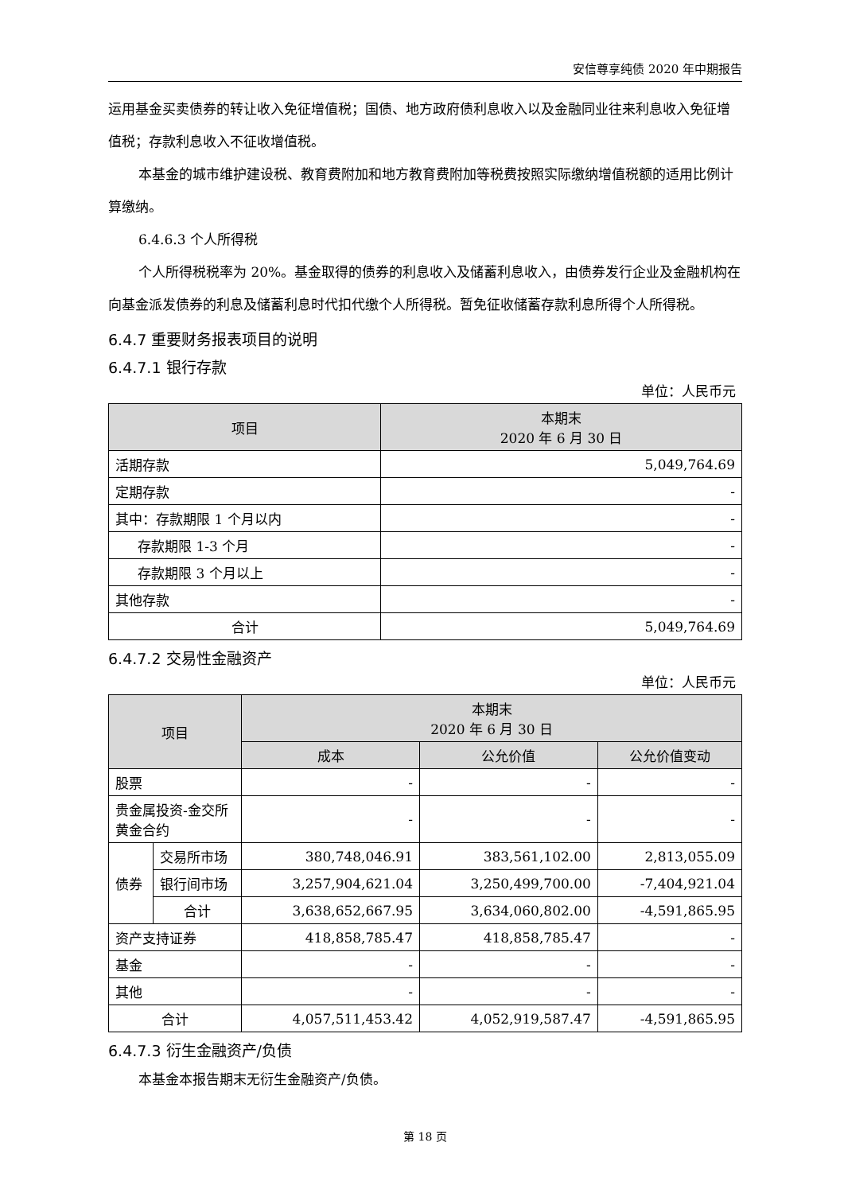安信尊享纯债 2020 年中期报告
运用基金买卖债券的转让收入免征增值税；国债、地方政府债利息收入以及金融同业往来利息收入免征增值税；存款利息收入不征收增值税。
本基金的城市维护建设税、教育费附加和地方教育费附加等税费按照实际缴纳增值税额的适用比例计算缴纳。
6.4.6.3 个人所得税
个人所得税税率为 20%。基金取得的债券的利息收入及储蓄利息收入，由债券发行企业及金融机构在向基金派发债券的利息及储蓄利息时代扣代缴个人所得税。暂免征收储蓄存款利息所得个人所得税。
6.4.7 重要财务报表项目的说明
6.4.7.1 银行存款
单位：人民币元
| 项目 | 本期末 2020 年 6 月 30 日 |
| --- | --- |
| 活期存款 | 5,049,764.69 |
| 定期存款 | - |
| 其中：存款期限 1 个月以内 | - |
| 存款期限 1-3 个月 | - |
| 存款期限 3 个月以上 | - |
| 其他存款 | - |
| 合计 | 5,049,764.69 |
6.4.7.2 交易性金融资产
单位：人民币元
| 项目 | | 本期末 2020 年 6 月 30 日 | | |
| --- | --- | --- | --- | --- |
| | | 成本 | 公允价值 | 公允价值变动 |
| 股票 | | - | - | - |
| 贵金属投资-金交所黄金合约 | | - | - | - |
| 债券 | 交易所市场 | 380,748,046.91 | 383,561,102.00 | 2,813,055.09 |
| | 银行间市场 | 3,257,904,621.04 | 3,250,499,700.00 | -7,404,921.04 |
| | 合计 | 3,638,652,667.95 | 3,634,060,802.00 | -4,591,865.95 |
| 资产支持证券 | | 418,858,785.47 | 418,858,785.47 | - |
| 基金 | | - | - | - |
| 其他 | | - | - | - |
| 合计 | | 4,057,511,453.42 | 4,052,919,587.47 | -4,591,865.95 |
6.4.7.3 衍生金融资产/负债
本基金本报告期末无衍生金融资产/负债。
第 18 页